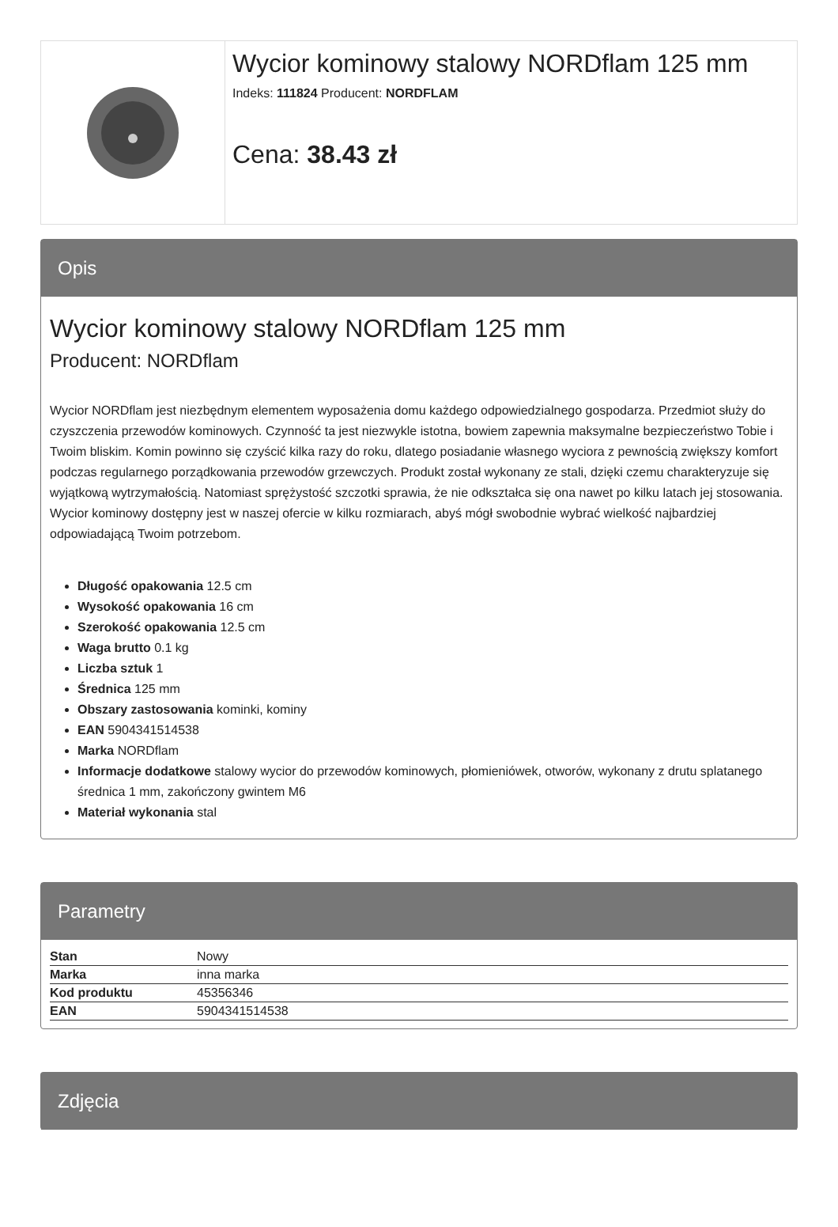Wycior kominowy stalowy NORDflam 125 mm
Indeks: 111824 Producent: NORDFLAM
Cena: 38.43 zł
Opis
Wycior kominowy stalowy NORDflam 125 mm
Producent: NORDflam
Wycior NORDflam jest niezbędnym elementem wyposażenia domu każdego odpowiedzialnego gospodarza. Przedmiot służy do czyszczenia przewodów kominowych. Czynność ta jest niezwykle istotna, bowiem zapewnia maksymalne bezpieczeństwo Tobie i Twoim bliskim. Komin powinno się czyścić kilka razy do roku, dlatego posiadanie własnego wyciora z pewnością zwiększy komfort podczas regularnego porządkowania przewodów grzewczych. Produkt został wykonany ze stali, dzięki czemu charakteryzuje się wyjątkową wytrzymałością. Natomiast sprężystość szczotki sprawia, że nie odkształca się ona nawet po kilku latach jej stosowania. Wycior kominowy dostępny jest w naszej ofercie w kilku rozmiarach, abyś mógł swobodnie wybrać wielkość najbardziej odpowiadającą Twoim potrzebom.
Długość opakowania 12.5 cm
Wysokość opakowania 16 cm
Szerokość opakowania 12.5 cm
Waga brutto 0.1 kg
Liczba sztuk 1
Średnica 125 mm
Obszary zastosowania kominki, kominy
EAN 5904341514538
Marka NORDflam
Informacje dodatkowe stalowy wycior do przewodów kominowych, płomieniówek, otworów, wykonany z drutu splatanego średnica 1 mm, zakończony gwintem M6
Materiał wykonania stal
Parametry
| Stan | Nowy |
| Marka | inna marka |
| Kod produktu | 45356346 |
| EAN | 5904341514538 |
Zdjęcia